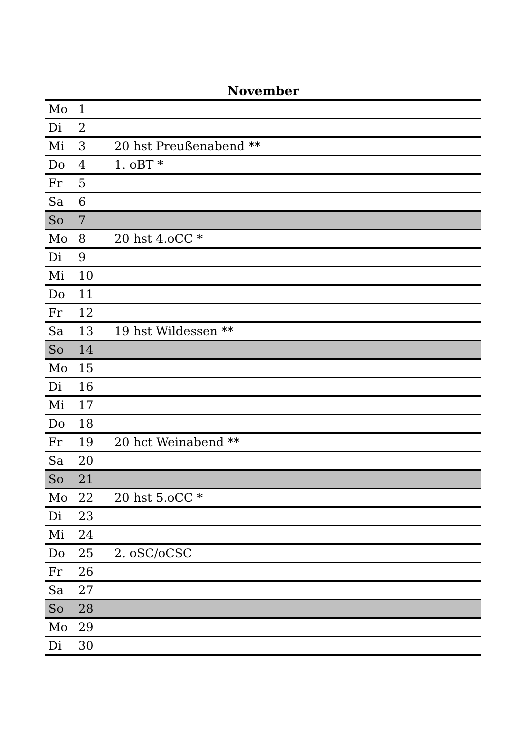November
| Mo | 1 | |
| Di | 2 | |
| Mi | 3 | 20 hst Preußenabend ** |
| Do | 4 | 1. oBT * |
| Fr | 5 | |
| Sa | 6 | |
| So | 7 | |
| Mo | 8 | 20 hst 4.oCC * |
| Di | 9 | |
| Mi | 10 | |
| Do | 11 | |
| Fr | 12 | |
| Sa | 13 | 19 hst Wildessen ** |
| So | 14 | |
| Mo | 15 | |
| Di | 16 | |
| Mi | 17 | |
| Do | 18 | |
| Fr | 19 | 20 hct Weinabend ** |
| Sa | 20 | |
| So | 21 | |
| Mo | 22 | 20 hst 5.oCC * |
| Di | 23 | |
| Mi | 24 | |
| Do | 25 | 2. oSC/oCSC |
| Fr | 26 | |
| Sa | 27 | |
| So | 28 | |
| Mo | 29 | |
| Di | 30 | |